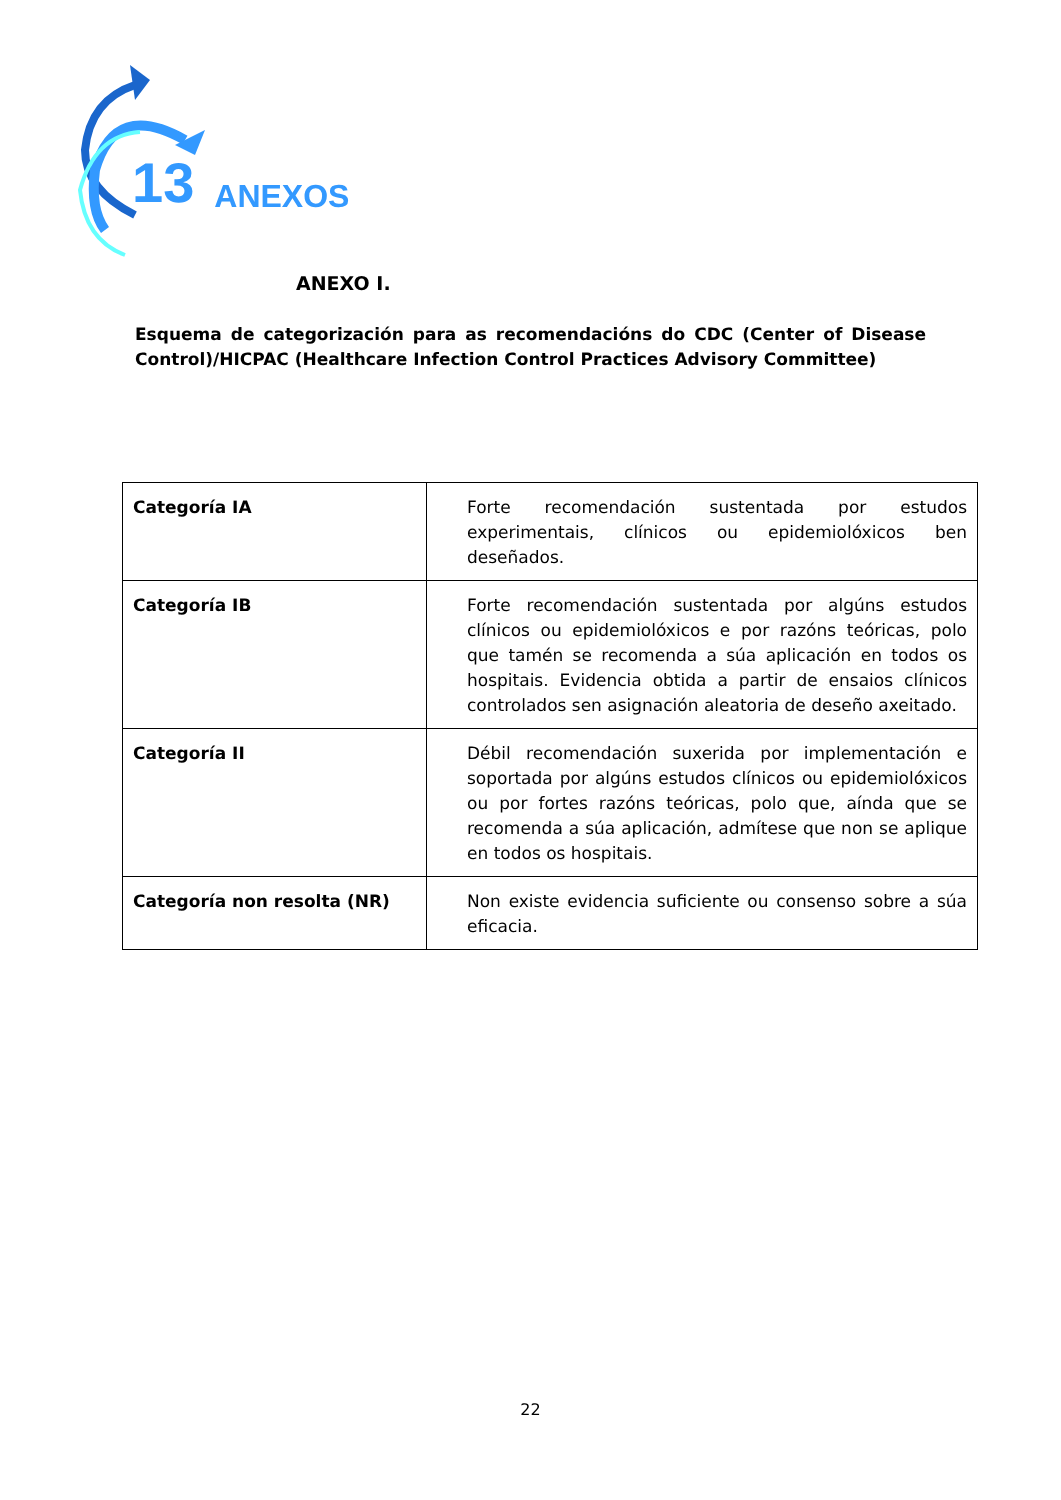13 ANEXOS
ANEXO I.
Esquema de categorización para as recomendacións do CDC (Center of Disease Control)/HICPAC (Healthcare Infection Control Practices Advisory Committee)
| Categoría IA | Forte recomendación sustentada por estudos experimentais, clínicos ou epidemiolóxicos ben deseñados. |
| Categoría IB | Forte recomendación sustentada por algúns estudos clínicos ou epidemiolóxicos e por razóns teóricas, polo que tamén se recomenda a súa aplicación en todos os hospitais. Evidencia obtida a partir de ensaios clínicos controlados sen asignación aleatoria de deseño axeitado. |
| Categoría II | Débil recomendación suxerida por implementación e soportada por algúns estudos clínicos ou epidemiolóxicos ou por fortes razóns teóricas, polo que, aínda que se recomenda a súa aplicación, admítese que non se aplique en todos os hospitais. |
| Categoría non resolta (NR) | Non existe evidencia suficiente ou consenso sobre a súa eficacia. |
22